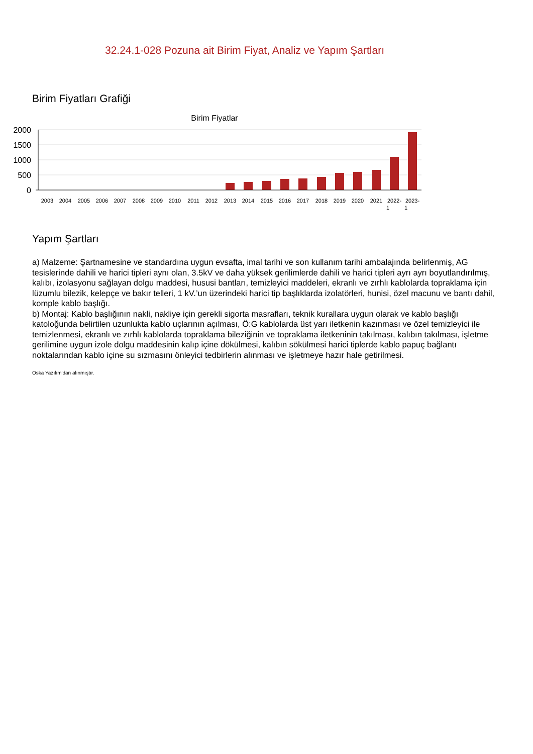32.24.1-028 Pozuna ait Birim Fiyat, Analiz ve Yapım Şartları
Birim Fiyatları Grafiği
Birim Fiyatlar
2000
1500
1000
500
0
2003
2004
2005
2006
2007
2008
2009
2010
2011
2012
2013
2014
2015
2016
2017
2018
2019
2020
2021
2022-
1
2023-
1
Yapım Şartları
a) Malzeme: Şartnamesine ve standardına uygun evsafta, imal tarihi ve son kullanım tarihi ambalajında belirlenmiş, AG tesislerinde dahili ve harici tipleri aynı olan, 3.5kV ve daha yüksek gerilimlerde dahili ve harici tipleri ayrı ayrı boyutlandırılmış, kalıbı, izolasyonu sağlayan dolgu maddesi, hususi bantları, temizleyici maddeleri, ekranlı ve zırhlı kablolarda topraklama için lüzumlu bilezik, kelepçe ve bakır telleri, 1 kV.’un üzerindeki harici tip başlıklarda izolatörleri, hunisi, özel macunu ve bantı dahil, komple kablo başlığı.
b) Montaj: Kablo başlığının nakli, nakliye için gerekli sigorta masrafları, teknik kurallara uygun olarak ve kablo başlığı katoloğunda belirtilen uzunlukta kablo uçlarının açılması, Ö:G kablolarda üst yarı iletkenin kazınması ve özel temizleyici ile temizlenmesi, ekranlı ve zırhlı kablolarda topraklama bileziğinin ve topraklama iletkeninin takılması, kalıbın takılması, işletme gerilimine uygun izole dolgu maddesinin kalıp içine dökülmesi, kalıbın sökülmesi harici tiplerde kablo papuç bağlantı noktalarından kablo içine su sızmasını önleyici tedbirlerin alınması ve işletmeye hazır hale getirilmesi.
Oska Yazılım'dan alınmıştır.